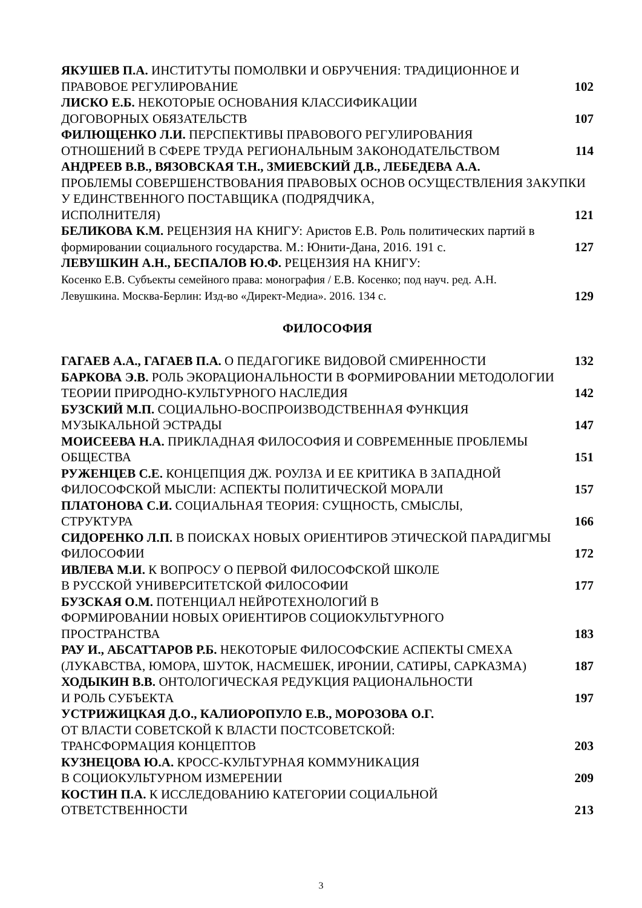ЯКУШЕВ П.А. ИНСТИТУТЫ ПОМОЛВКИ И ОБРУЧЕНИЯ: ТРАДИЦИОННОЕ И ПРАВОВОЕ РЕГУЛИРОВАНИЕ
102
ЛИСКО Е.Б. НЕКОТОРЫЕ ОСНОВАНИЯ КЛАССИФИКАЦИИ
ДОГОВОРНЫХ ОБЯЗАТЕЛЬСТВ
107
ФИЛЮЩЕНКО Л.И. ПЕРСПЕКТИВЫ ПРАВОВОГО РЕГУЛИРОВАНИЯ ОТНОШЕНИЙ В СФЕРЕ ТРУДА РЕГИОНАЛЬНЫМ ЗАКОНОДАТЕЛЬСТВОМ
114
АНДРЕЕВ В.В., ВЯЗОВСКАЯ Т.Н., ЗМИЕВСКИЙ Д.В., ЛЕБЕДЕВА А.А.
ПРОБЛЕМЫ СОВЕРШЕНСТВОВАНИЯ ПРАВОВЫХ ОСНОВ ОСУЩЕСТВЛЕНИЯ ЗАКУПКИ У ЕДИНСТВЕННОГО ПОСТАВЩИКА (ПОДРЯДЧИКА,
ИСПОЛНИТЕЛЯ)
121
БЕЛИКОВА К.М. РЕЦЕНЗИЯ НА КНИГУ: Аристов Е.В. Роль политических партий в формировании социального государства. М.: Юнити-Дана, 2016. 191 с.
127
ЛЕВУШКИН А.Н., БЕСПАЛОВ Ю.Ф. РЕЦЕНЗИЯ НА КНИГУ:
Косенко Е.В. Субъекты семейного права: монография / Е.В. Косенко; под науч. ред. А.Н. Левушкина. Москва-Берлин: Изд-во «Директ-Медиа». 2016. 134 с.
129
ФИЛОСОФИЯ
ГАГАЕВ А.А., ГАГАЕВ П.А. О ПЕДАГОГИКЕ ВИДОВОЙ СМИРЕННОСТИ
132
БАРКОВА Э.В. РОЛЬ ЭКОРАЦИОНАЛЬНОСТИ В ФОРМИРОВАНИИ МЕТОДОЛОГИИ ТЕОРИИ ПРИРОДНО-КУЛЬТУРНОГО НАСЛЕДИЯ
142
БУЗСКИЙ М.П. СОЦИАЛЬНО-ВОСПРОИЗВОДСТВЕННАЯ ФУНКЦИЯ МУЗЫКАЛЬНОЙ ЭСТРАДЫ
147
МОИСЕЕВА Н.А. ПРИКЛАДНАЯ ФИЛОСОФИЯ И СОВРЕМЕННЫЕ ПРОБЛЕМЫ ОБЩЕСТВА
151
РУЖЕНЦЕВ С.Е. КОНЦЕПЦИЯ ДЖ. РОУЛЗА И ЕЕ КРИТИКА В ЗАПАДНОЙ ФИЛОСОФСКОЙ МЫСЛИ: АСПЕКТЫ ПОЛИТИЧЕСКОЙ МОРАЛИ
157
ПЛАТОНОВА С.И. СОЦИАЛЬНАЯ ТЕОРИЯ: СУЩНОСТЬ, СМЫСЛЫ,
СТРУКТУРА
166
СИДОРЕНКО Л.П. В ПОИСКАХ НОВЫХ ОРИЕНТИРОВ ЭТИЧЕСКОЙ ПАРАДИГМЫ ФИЛОСОФИИ
172
ИВЛЕВА М.И. К ВОПРОСУ О ПЕРВОЙ ФИЛОСОФСКОЙ ШКОЛЕ
В РУССКОЙ УНИВЕРСИТЕТСКОЙ ФИЛОСОФИИ
177
БУЗСКАЯ О.М. ПОТЕНЦИАЛ НЕЙРОТЕХНОЛОГИЙ В
ФОРМИРОВАНИИ НОВЫХ ОРИЕНТИРОВ СОЦИОКУЛЬТУРНОГО
ПРОСТРАНСТВА
183
РАУ И., АБСАТТАРОВ Р.Б. НЕКОТОРЫЕ ФИЛОСОФСКИЕ АСПЕКТЫ СМЕХА (ЛУКАВСТВА, ЮМОРА, ШУТОК, НАСМЕШЕК, ИРОНИИ, САТИРЫ, САРКАЗМА)
187
ХОДЫКИН В.В. ОНТОЛОГИЧЕСКАЯ РЕДУКЦИЯ РАЦИОНАЛЬНОСТИ
И РОЛЬ СУБЪЕКТА
197
УСТРИЖИЦКАЯ Д.О., КАЛИОРОПУЛО Е.В., МОРОЗОВА О.Г.
ОТ ВЛАСТИ СОВЕТСКОЙ К ВЛАСТИ ПОСТСОВЕТСКОЙ:
ТРАНСФОРМАЦИЯ КОНЦЕПТОВ
203
КУЗНЕЦОВА Ю.А. КРОСС-КУЛЬТУРНАЯ КОММУНИКАЦИЯ
В СОЦИОКУЛЬТУРНОМ ИЗМЕРЕНИИ
209
КОСТИН П.А. К ИССЛЕДОВАНИЮ КАТЕГОРИИ СОЦИАЛЬНОЙ
ОТВЕТСТВЕННОСТИ
213
3